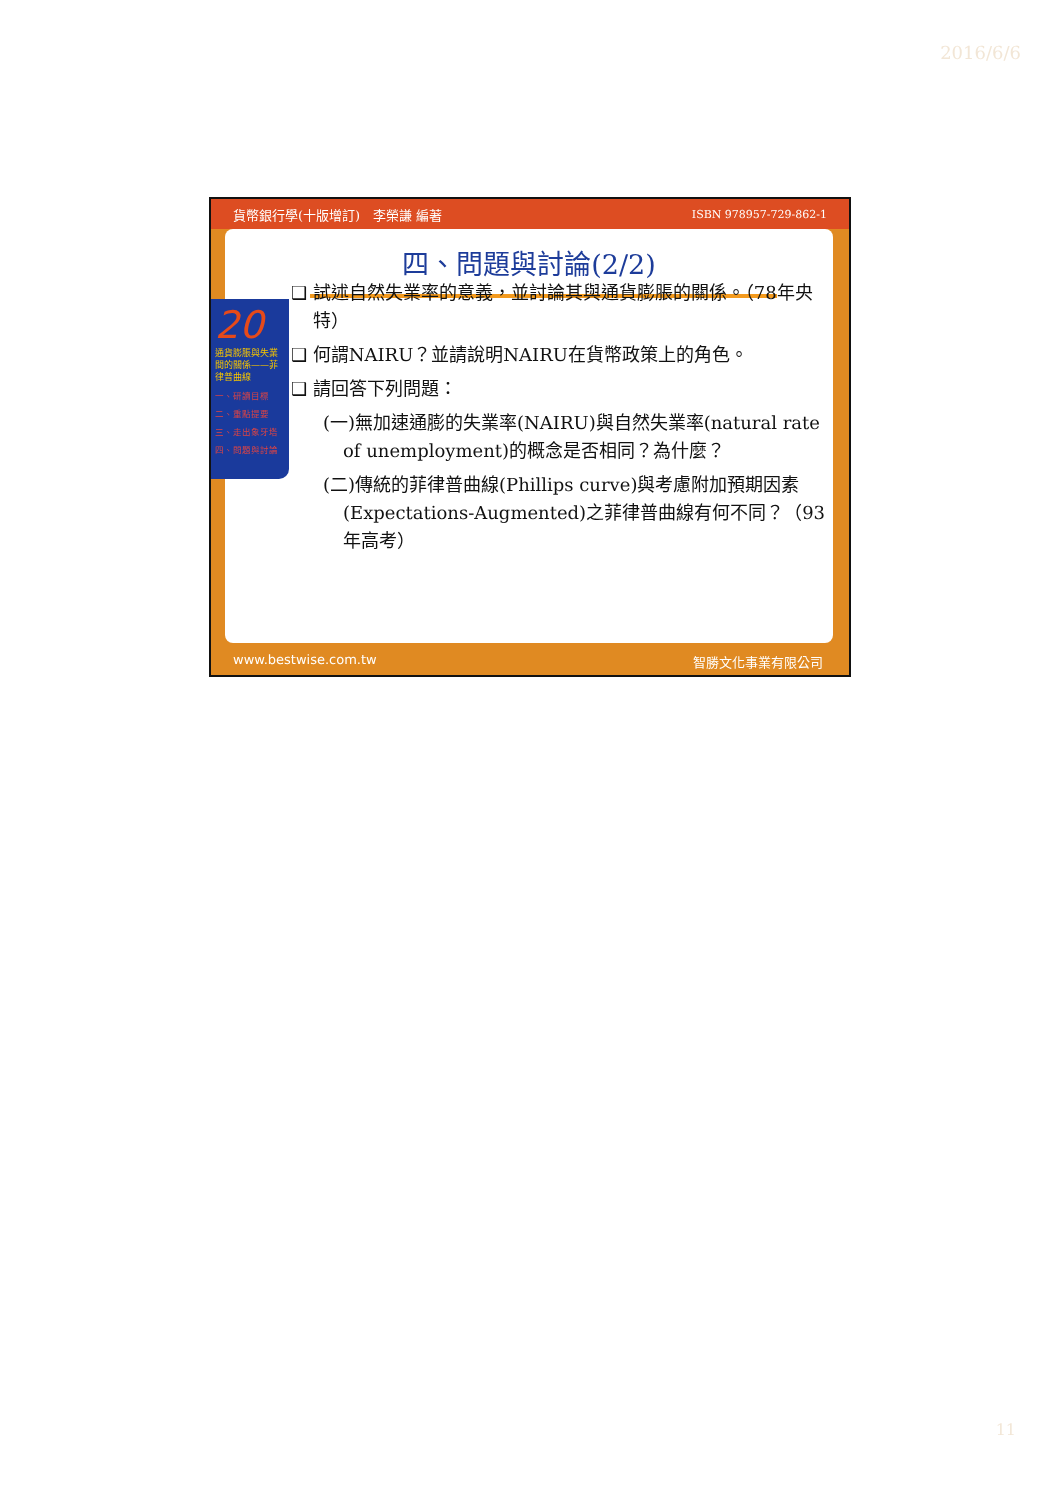2016/6/6
貨幣銀行學(十版增訂)　李榮謙 編著 ISBN 978957-729-862-1
四、問題與討論(2/2)
20
通貨膨脹與失業間的關係——菲律普曲線
一、研讀目標
二、重點提要
三、走出象牙塔
四、問題與討論
❑ 試述自然失業率的意義，並討論其與通貨膨脹的關係。（78年央特）
❑ 何謂NAIRU？並請說明NAIRU在貨幣政策上的角色。
❑ 請回答下列問題：
(一)無加速通膨的失業率(NAIRU)與自然失業率(natural rate of unemployment)的概念是否相同？為什麼？
(二)傳統的菲律普曲線(Phillips curve)與考慮附加預期因素(Expectations-Augmented)之菲律普曲線有何不同？（93年高考）
www.bestwise.com.tw 智勝文化事業有限公司
11